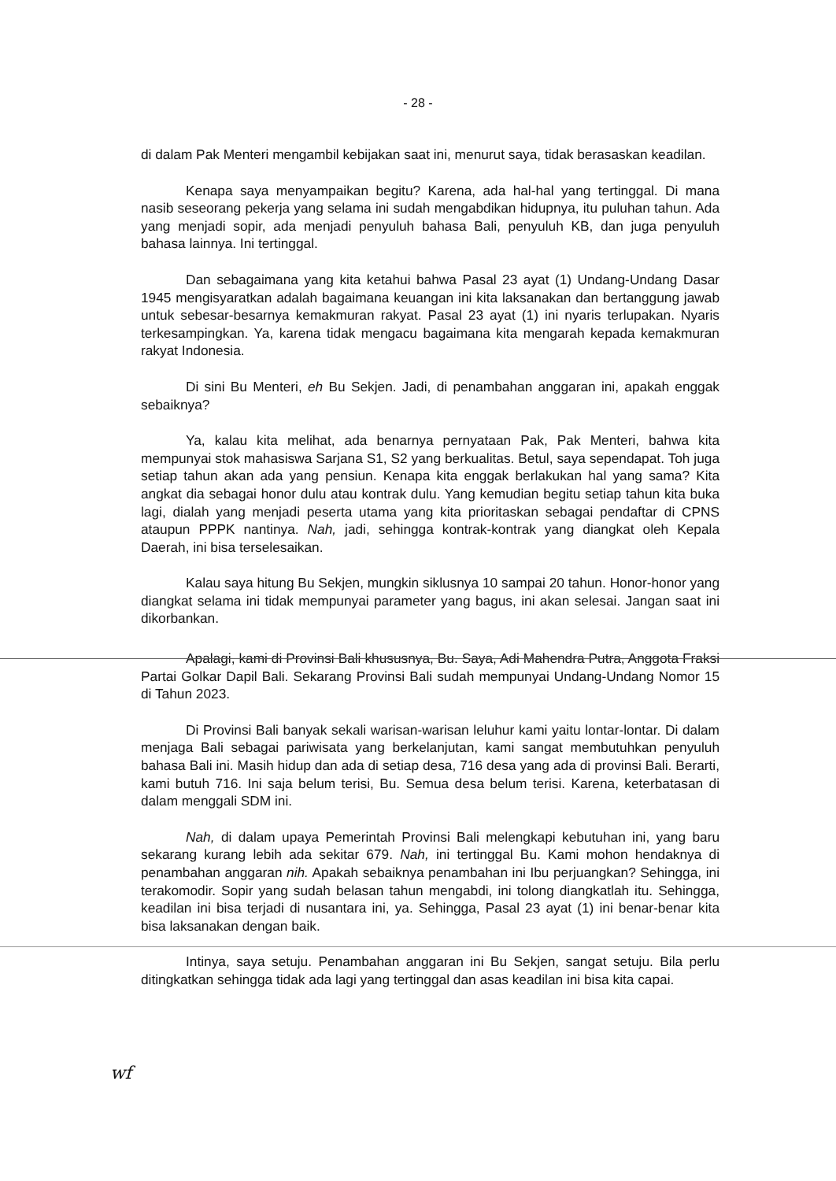- 28 -
di dalam Pak Menteri mengambil kebijakan saat ini, menurut saya, tidak berasaskan keadilan.
Kenapa saya menyampaikan begitu? Karena, ada hal-hal yang tertinggal. Di mana nasib seseorang pekerja yang selama ini sudah mengabdikan hidupnya, itu puluhan tahun. Ada yang menjadi sopir, ada menjadi penyuluh bahasa Bali, penyuluh KB, dan juga penyuluh bahasa lainnya. Ini tertinggal.
Dan sebagaimana yang kita ketahui bahwa Pasal 23 ayat (1) Undang-Undang Dasar 1945 mengisyaratkan adalah bagaimana keuangan ini kita laksanakan dan bertanggung jawab untuk sebesar-besarnya kemakmuran rakyat. Pasal 23 ayat (1) ini nyaris terlupakan. Nyaris terkesampingkan. Ya, karena tidak mengacu bagaimana kita mengarah kepada kemakmuran rakyat Indonesia.
Di sini Bu Menteri, eh Bu Sekjen. Jadi, di penambahan anggaran ini, apakah enggak sebaiknya?
Ya, kalau kita melihat, ada benarnya pernyataan Pak, Pak Menteri, bahwa kita mempunyai stok mahasiswa Sarjana S1, S2 yang berkualitas. Betul, saya sependapat. Toh juga setiap tahun akan ada yang pensiun. Kenapa kita enggak berlakukan hal yang sama? Kita angkat dia sebagai honor dulu atau kontrak dulu. Yang kemudian begitu setiap tahun kita buka lagi, dialah yang menjadi peserta utama yang kita prioritaskan sebagai pendaftar di CPNS ataupun PPPK nantinya. Nah, jadi, sehingga kontrak-kontrak yang diangkat oleh Kepala Daerah, ini bisa terselesaikan.
Kalau saya hitung Bu Sekjen, mungkin siklusnya 10 sampai 20 tahun. Honor-honor yang diangkat selama ini tidak mempunyai parameter yang bagus, ini akan selesai. Jangan saat ini dikorbankan.
Apalagi, kami di Provinsi Bali khususnya, Bu. Saya, Adi Mahendra Putra, Anggota Fraksi Partai Golkar Dapil Bali. Sekarang Provinsi Bali sudah mempunyai Undang-Undang Nomor 15 di Tahun 2023.
Di Provinsi Bali banyak sekali warisan-warisan leluhur kami yaitu lontar-lontar. Di dalam menjaga Bali sebagai pariwisata yang berkelanjutan, kami sangat membutuhkan penyuluh bahasa Bali ini. Masih hidup dan ada di setiap desa, 716 desa yang ada di provinsi Bali. Berarti, kami butuh 716. Ini saja belum terisi, Bu. Semua desa belum terisi. Karena, keterbatasan di dalam menggali SDM ini.
Nah, di dalam upaya Pemerintah Provinsi Bali melengkapi kebutuhan ini, yang baru sekarang kurang lebih ada sekitar 679. Nah, ini tertinggal Bu. Kami mohon hendaknya di penambahan anggaran nih. Apakah sebaiknya penambahan ini Ibu perjuangkan? Sehingga, ini terakomodir. Sopir yang sudah belasan tahun mengabdi, ini tolong diangkatlah itu. Sehingga, keadilan ini bisa terjadi di nusantara ini, ya. Sehingga, Pasal 23 ayat (1) ini benar-benar kita bisa laksanakan dengan baik.
Intinya, saya setuju. Penambahan anggaran ini Bu Sekjen, sangat setuju. Bila perlu ditingkatkan sehingga tidak ada lagi yang tertinggal dan asas keadilan ini bisa kita capai.
wf